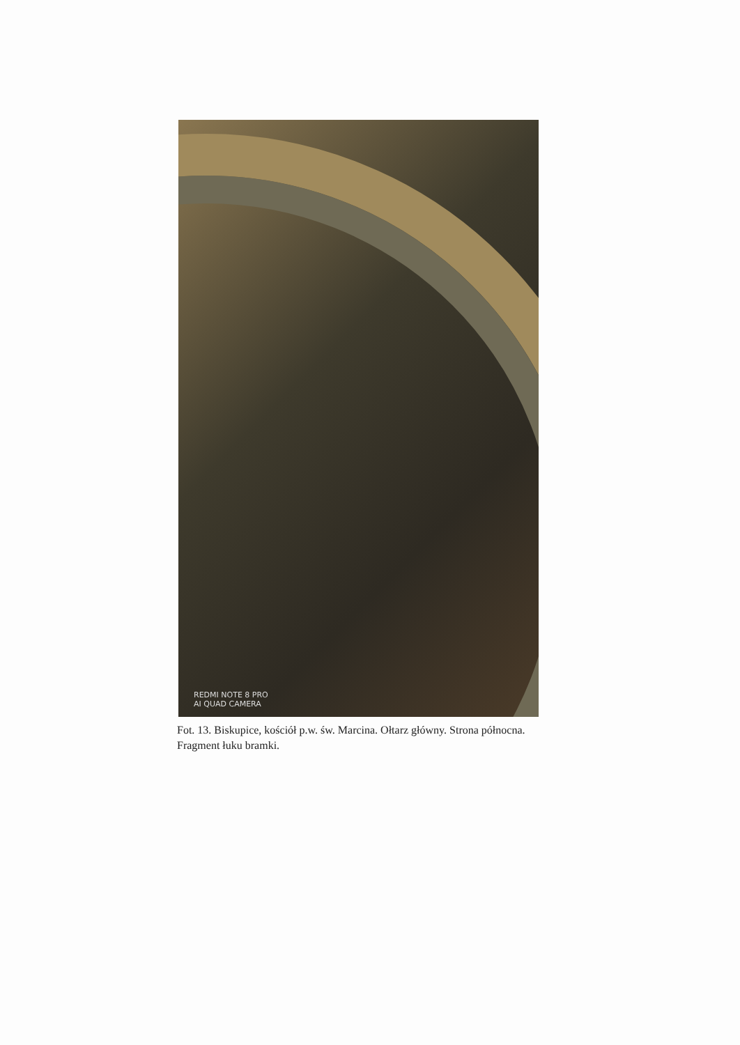REDMI NOTE 8 PRO
AI QUAD CAMERA
Fot. 13. Biskupice, kościół p.w. św. Marcina. Ołtarz główny. Strona północna. Fragment łuku bramki.